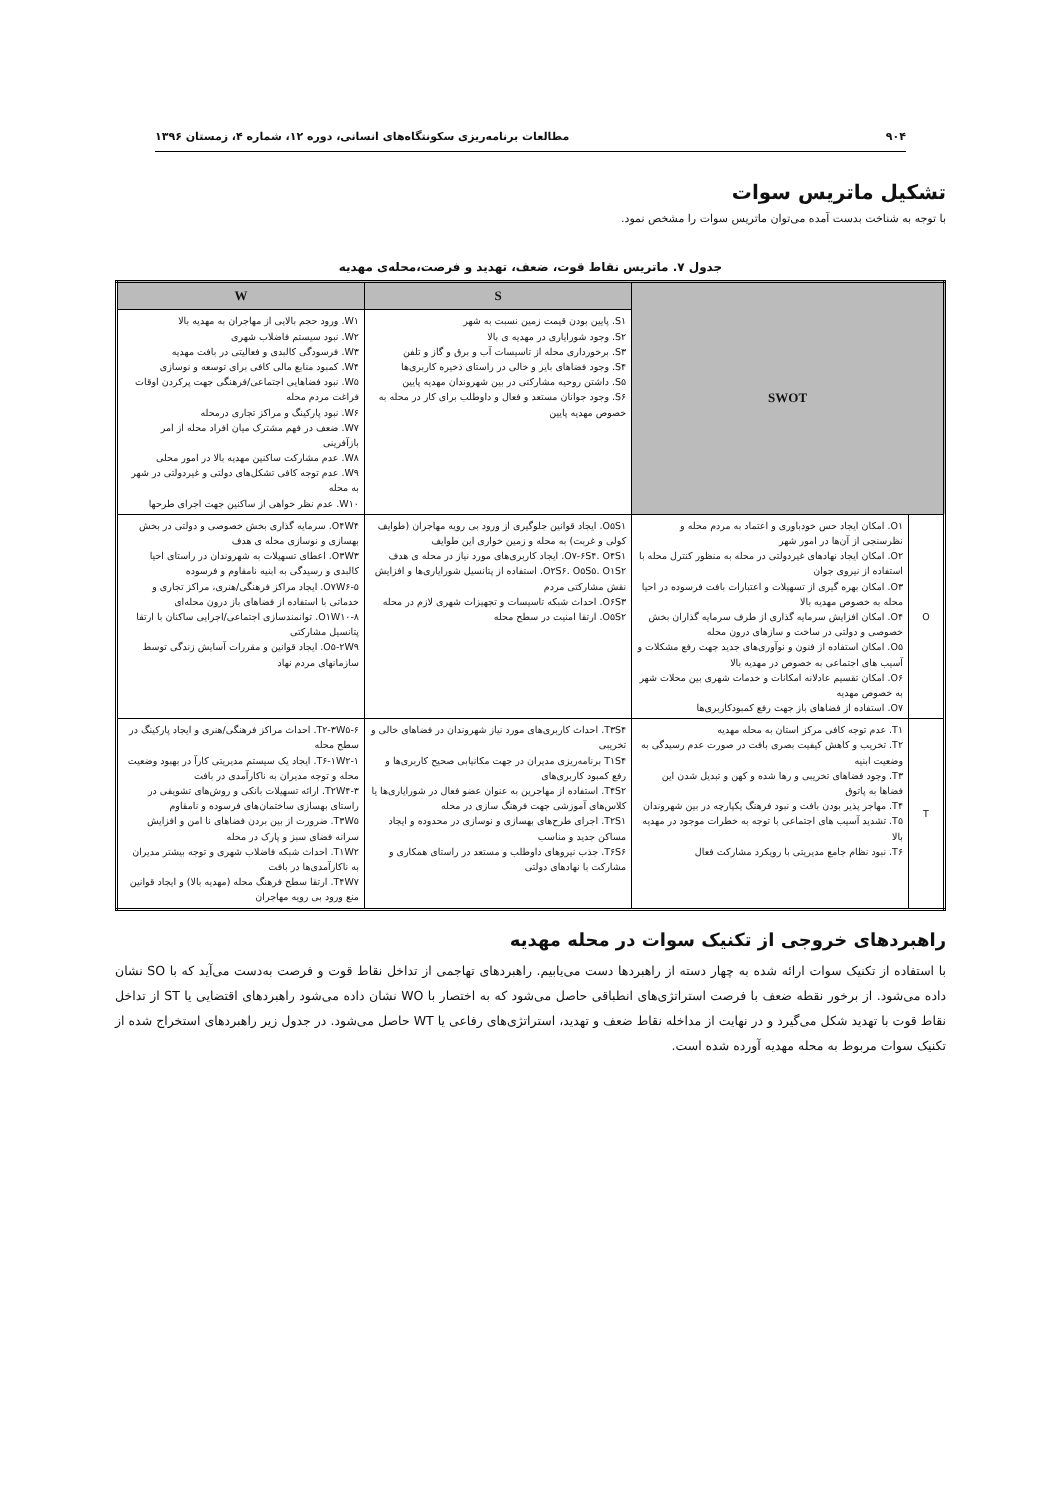۹۰۴ مطالعات برنامه‌ریزی سکونتگاه‌های انسانی، دوره ۱۲، شماره ۴، زمستان ۱۳۹۶
تشکیل ماتریس سوات
با توجه به شناخت بدست آمده می‌توان ماتریس سوات را مشخص نمود.
جدول ۷. ماتریس نقاط قوت، ضعف، تهدید و فرصت،محله‌ی مهدیه
| SWOT | | S | W |
| | | S۱. پایین بودن قیمت زمین نسبت به شهر S۲. وجود شورایاری در مهدیه ی بالا S۳. برخورداری محله از تاسیسات آب و برق و گاز و تلفن S۴. وجود فضاهای بایر و خالی در راستای ذخیره کاربری‌ها S۵. داشتن روحیه مشارکتی در بین شهروندان مهدیه پایین S۶. وجود جوانان مستعد و فعال و داوطلب برای کار در محله به خصوص مهدیه پایین | W۱. ورود حجم بالایی از مهاجران به مهدیه بالا W۲. نبود سیستم فاضلاب شهری W۳. فرسودگی کالبدی و فعالیتی در بافت مهدیه W۴. کمبود منابع مالی کافی برای توسعه و نوسازی W۵. نبود فضاهایی اجتماعی/فرهنگی جهت پرکردن اوقات فراغت مردم محله W۶. نبود پارکینگ و مراکز تجاری درمحله W۷. ضعف در فهم مشترک میان افراد محله از امر بازآفرینی W۸. عدم مشارکت ساکنین مهدیه بالا در امور محلی W۹. عدم توجه کافی تشکل‌های دولتی و غیردولتی در شهر به محله W۱۰. عدم نظر خواهی از ساکنین جهت اجرای طرحها |
| O | O۱. امکان ایجاد حس خودباوری و اعتماد به مردم محله و نظرسنجی از آن‌ها در امور شهر O۲. امکان ایجاد نهادهای غیردولتی در محله به منظور کنترل محله با استفاده از نیروی جوان O۳. امکان بهره گیری از تسهیلات و اعتبارات بافت فرسوده در احیا محله به خصوص مهدیه بالا O۴. امکان افزایش سرمایه گذاری از طرف سرمایه گذاران بخش خصوصی و دولتی در ساخت و سازهای درون محله O۵. امکان استفاده از فنون و نوآوری‌های جدید جهت رفع مشکلات و آسیب های اجتماعی به خصوص در مهدیه بالا O۶. امکان تقسیم عادلانه امکانات و خدمات شهری بین محلات شهر به خصوص مهدیه O۷. استفاده از فضاهای باز جهت رفع کمبودکاربری‌ها | O۵S۱. ایجاد قوانین جلوگیری از ورود بی رویه مهاجران (طوایف کولی و غربت) به محله و زمین خواری این طوایف O۷-۶S۴. O۴S۱. ایجاد کاربری‌های مورد نیاز در محله ی هدف O۲S۶. O۵S۵. O۱S۲. استفاده از پتانسیل شورایاری‌ها و افزایش نقش مشارکتی مردم O۶S۳. احداث شبکه تاسیسات و تجهیزات شهری لازم در محله O۵S۲. ارتقا امنیت در سطح محله | O۴W۴. سرمایه گذاری بخش خصوصی و دولتی در بخش بهسازی و نوسازی محله ی هدف O۳W۳. اعطای تسهیلات به شهروندان در راستای احیا کالبدی و رسیدگی به ابنیه نامقاوم و فرسوده O۷W۶-۵. ایجاد مراکز فرهنگی/هنری، مراکز تجاری و خدماتی با استفاده از فضاهای باز درون محله‌ای O۱W۱۰-۸. توانمندسازی اجتماعی/اجرایی ساکنان با ارتقا پتانسیل مشارکتی O۵-۲W۹. ایجاد قوانین و مقررات آسایش زندگی توسط سازمانهای مردم نهاد |
| T | T۱. عدم توجه کافی مرکز استان به محله مهدیه T۲. تخریب و کاهش کیفیت بصری بافت در صورت عدم رسیدگی به وضعیت ابنیه T۳. وجود فضاهای تخریبی و رها شده و کهن و تبدیل شدن این فضاها به پاتوق T۴. مهاجر پذیر بودن بافت و نبود فرهنگ یکپارچه در بین شهروندان T۵. تشدید آسیب های اجتماعی با توجه به خطرات موجود در مهدیه بالا T۶. نبود نظام جامع مدیریتی با رویکرد مشارکت فعال | T۳S۴. احداث کاربری‌های مورد نیاز شهروندان در فضاهای خالی و تخریبی T۱S۴ برنامه‌ریزی مدیران در جهت مکانیابی صحیح کاربری‌ها و رفع کمبود کاربری‌های T۴S۲. استفاده از مهاجرین به عنوان عضو فعال در شورایاری‌ها یا کلاس‌های آموزشی جهت فرهنگ سازی در محله T۲S۱. اجرای طرح‌های بهسازی و نوسازی در محدوده و ایجاد مساکن جدید و مناسب T۶S۶. جذب نیروهای داوطلب و مستعد در راستای همکاری و مشارکت با نهادهای دولتی | T۲-۳W۵-۶. احداث مراکز فرهنگی/هنری و ایجاد پارکینگ در سطح محله T۶-۱W۲-۱. ایجاد یک سیستم مدیریتی کارآ در بهبود وضعیت محله و توجه مدیران به ناکارآمدی در بافت T۲W۴-۳. ارائه تسهیلات بانکی و روش‌های تشویقی در راستای بهسازی ساختمان‌های فرسوده و نامقاوم T۳W۵. ضرورت از بین بردن فضاهای نا امن و افزایش سرانه فضای سبز و پارک در محله T۱W۲. احداث شبکه فاضلاب شهری و توجه بیشتر مدیران به ناکارآمدی‌ها در بافت T۴W۷. ارتقا سطح فرهنگ محله (مهدیه بالا) و ایجاد قوانین منع ورود بی رویه مهاجران |
راهبردهای خروجی از تکنیک سوات در محله مهدیه
با استفاده از تکنیک سوات ارائه شده به چهار دسته از راهبردها دست می‌یابیم. راهبردهای تهاجمی از تداخل نقاط قوت و فرصت به‌دست می‌آید که با SO نشان داده می‌شود. از برخور نقطه ضعف با فرصت استراتژی‌های انطباقی حاصل می‌شود که به اختصار با WO نشان داده می‌شود راهبردهای اقتضایی یا ST از تداخل نقاط قوت با تهدید شکل می‌گیرد و در نهایت از مداخله نقاط ضعف و تهدید، استراتژی‌های رفاعی یا WT حاصل می‌شود. در جدول زیر راهبردهای استخراج شده از تکنیک سوات مربوط به محله مهدیه آورده شده است.